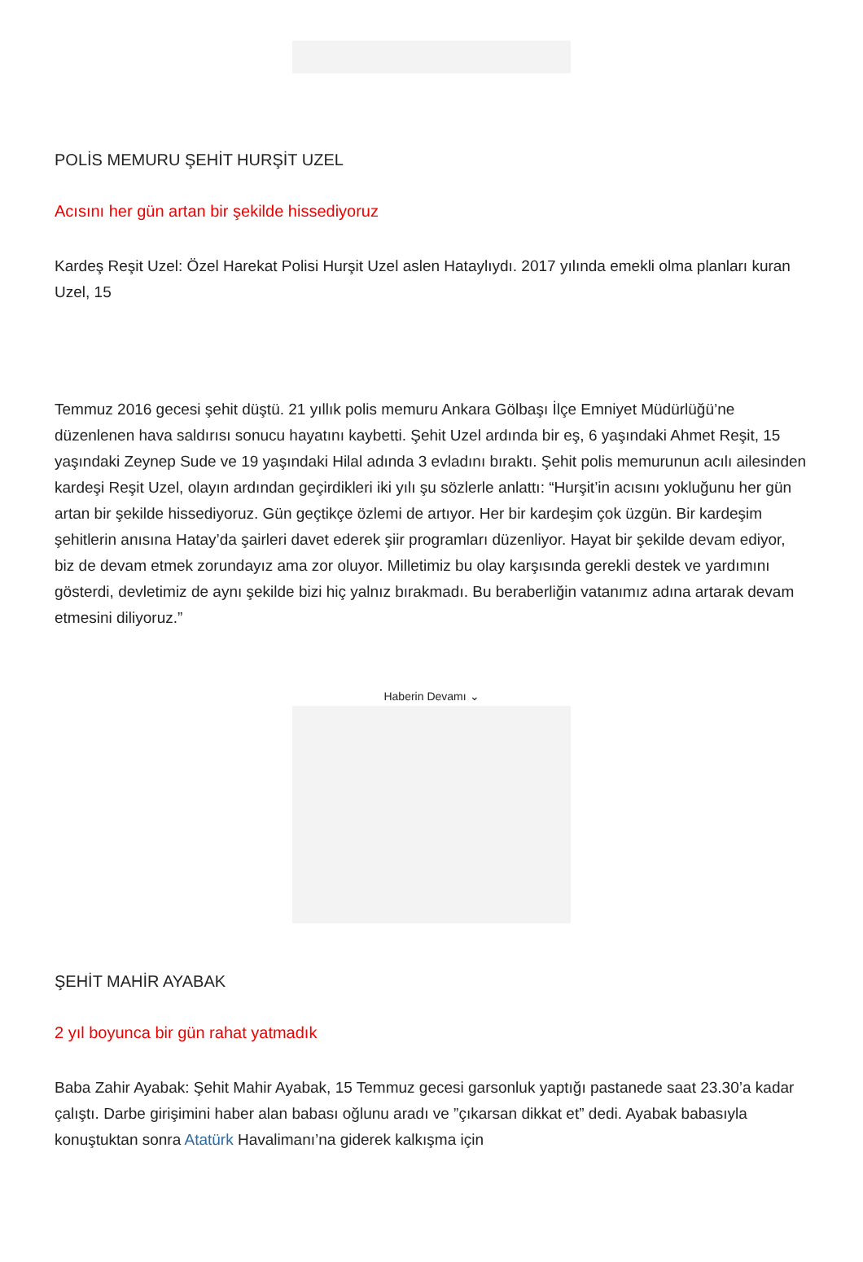POLİS MEMURU ŞEHİT HURŞİT UZEL
Acısını her gün artan bir şekilde hissediyoruz
Kardeş Reşit Uzel: Özel Harekat Polisi Hurşit Uzel aslen Hataylıydı. 2017 yılında emekli olma planları kuran Uzel, 15
Temmuz 2016 gecesi şehit düştü. 21 yıllık polis memuru Ankara Gölbaşı İlçe Emniyet Müdürlüğü’ne düzenlenen hava saldırısı sonucu hayatını kaybetti. Şehit Uzel ardında bir eş, 6 yaşındaki Ahmet Reşit, 15 yaşındaki Zeynep Sude ve 19 yaşındaki Hilal adında 3 evladını bıraktı. Şehit polis memurunun acılı ailesinden kardeşi Reşit Uzel, olayın ardından geçirdikleri iki yılı şu sözlerle anlattı: “Hurşit’in acısını yokluğunu her gün artan bir şekilde hissediyoruz. Gün geçtikçe özlemi de artıyor. Her bir kardeşim çok üzgün. Bir kardeşim şehitlerin anısına Hatay’da şairleri davet ederek şiir programları düzenliyor. Hayat bir şekilde devam ediyor, biz de devam etmek zorundayız ama zor oluyor. Milletimiz bu olay karşısında gerekli destek ve yardımını gösterdi, devletimiz de aynı şekilde bizi hiç yalnız bırakmadı. Bu beraberliğin vatanımız adına artarak devam etmesini diliyoruz.”
Haberin Devamı ⌄
ŞEHİT MAHİR AYABAK
2 yıl boyunca bir gün rahat yatmadık
Baba Zahir Ayabak: Şehit Mahir Ayabak, 15 Temmuz gecesi garsonluk yaptığı pastanede saat 23.30’a kadar çalıştı. Darbe girişimini haber alan babası oğlunu aradı ve ”çıkarsan dikkat et” dedi. Ayabak babasıyla konuştuktan sonra Atatürk Havalimanı’na giderek kalkışma için